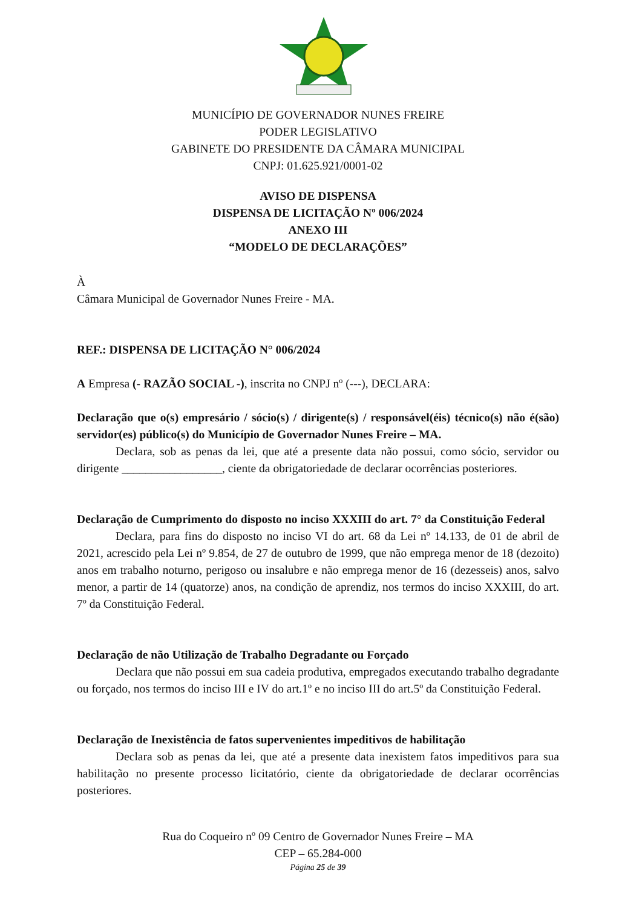MUNICÍPIO DE GOVERNADOR NUNES FREIRE
PODER LEGISLATIVO
GABINETE DO PRESIDENTE DA CÂMARA MUNICIPAL
CNPJ: 01.625.921/0001-02
AVISO DE DISPENSA
DISPENSA DE LICITAÇÃO Nº 006/2024
ANEXO III
“MODELO DE DECLARAÇÕES”
À
Câmara Municipal de Governador Nunes Freire - MA.
REF.: DISPENSA DE LICITAÇÃO N° 006/2024
A Empresa (- RAZÃO SOCIAL -), inscrita no CNPJ nº (---), DECLARA:
Declaração que o(s) empresário / sócio(s) / dirigente(s) / responsável(éis) técnico(s) não é(são) servidor(es) público(s) do Município de Governador Nunes Freire – MA.
Declara, sob as penas da lei, que até a presente data não possui, como sócio, servidor ou dirigente _________________, ciente da obrigatoriedade de declarar ocorrências posteriores.
Declaração de Cumprimento do disposto no inciso XXXIII do art. 7° da Constituição Federal
Declara, para fins do disposto no inciso VI do art. 68 da Lei nº 14.133, de 01 de abril de 2021, acrescido pela Lei nº 9.854, de 27 de outubro de 1999, que não emprega menor de 18 (dezoito) anos em trabalho noturno, perigoso ou insalubre e não emprega menor de 16 (dezesseis) anos, salvo menor, a partir de 14 (quatorze) anos, na condição de aprendiz, nos termos do inciso XXXIII, do art. 7º da Constituição Federal.
Declaração de não Utilização de Trabalho Degradante ou Forçado
Declara que não possui em sua cadeia produtiva, empregados executando trabalho degradante ou forçado, nos termos do inciso III e IV do art.1º e no inciso III do art.5º da Constituição Federal.
Declaração de Inexistência de fatos supervenientes impeditivos de habilitação
Declara sob as penas da lei, que até a presente data inexistem fatos impeditivos para sua habilitação no presente processo licitatório, ciente da obrigatoriedade de declarar ocorrências posteriores.
Rua do Coqueiro nº 09 Centro de Governador Nunes Freire – MA
CEP – 65.284-000
Página 25 de 39